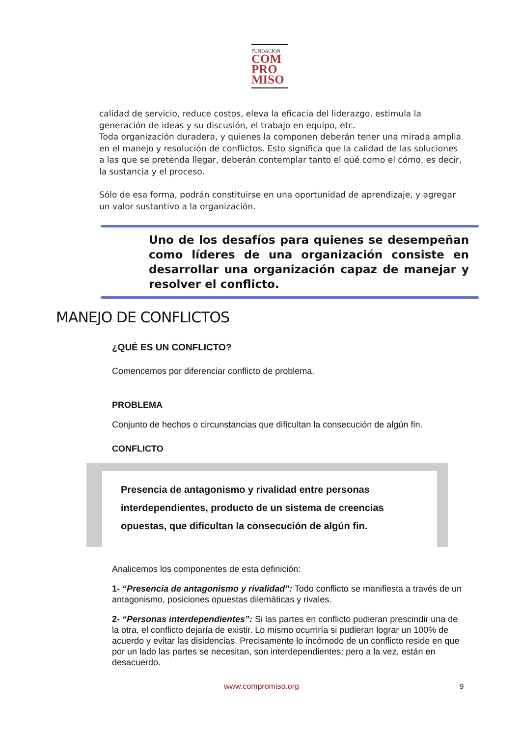FUNDACION
COM
PRO
MISO
calidad de servicio, reduce costos, eleva la eficacia del liderazgo, estimula la generación de ideas y su discusión, el trabajo en equipo, etc.
Toda organización duradera, y quienes la componen deberán tener una mirada amplia en el manejo y resolución de conflictos. Esto significa que la calidad de las soluciones a las que se pretenda llegar, deberán contemplar tanto el qué como el cómo, es decir, la sustancia y el proceso.
Sólo de esa forma, podrán constituirse en una oportunidad de aprendizaje, y agregar un valor sustantivo a la organización.
Uno de los desafíos para quienes se desempeñan como líderes de una organización consiste en desarrollar una organización capaz de manejar y resolver el conflicto.
MANEJO DE CONFLICTOS
¿QUÉ ES UN CONFLICTO?
Comencemos por diferenciar conflicto de problema.
PROBLEMA
Conjunto de hechos o circunstancias que dificultan la consecución de algún fin.
CONFLICTO
Presencia de antagonismo y rivalidad entre personas interdependientes, producto de un sistema de creencias opuestas, que dificultan la consecución de algún fin.
Analicemos los componentes de esta definición:
1- “Presencia de antagonismo y rivalidad”: Todo conflicto se manifiesta a través de un antagonismo, posiciones opuestas dilemáticas y rivales.
2- “Personas interdependientes”: Si las partes en conflicto pudieran prescindir una de la otra, el conflicto dejaría de existir. Lo mismo ocurriría si pudieran lograr un 100% de acuerdo y evitar las disidencias. Precisamente lo incómodo de un conflicto reside en que por un lado las partes se necesitan, son interdependientes; pero a la vez, están en desacuerdo.
www.compromiso.org 9